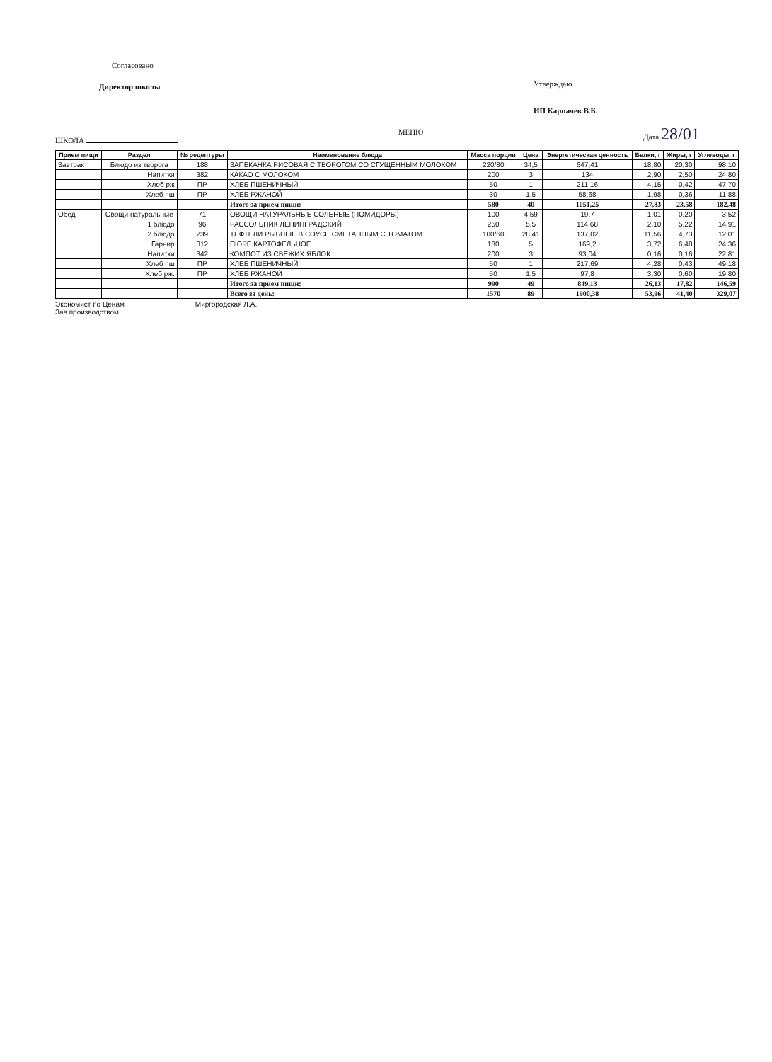Согласовано
Директор школы
Утверждаю
ИП Карпачев В.Б.
ШКОЛА
МЕНЮ
Дата 28/01
| Прием пищи | Раздел | № рецептуры | Наименование блюда | Масса порции | Цена | Энергетическая ценность | Белки, г | Жиры, г | Углеводы, г |
| --- | --- | --- | --- | --- | --- | --- | --- | --- | --- |
| Завтрак | Блюдо из творога | 188 | ЗАПЕКАНКА РИСОВАЯ С ТВОРОГОМ СО СГУЩЕННЫМ МОЛОКОМ | 220/80 | 34,5 | 647,41 | 18,80 | 20,30 | 98,10 |
| | Напитки | 382 | КАКАО С МОЛОКОМ | 200 | 3 | 134 | 2,90 | 2,50 | 24,80 |
| | Хлеб рж | ПР | ХЛЕБ ПШЕНИЧНЫЙ | 50 | 1 | 211,16 | 4,15 | 0,42 | 47,70 |
| | Хлеб пш | ПР | ХЛЕБ РЖАНОЙ | 30 | 1,5 | 58,68 | 1,98 | 0,36 | 11,88 |
| | | | Итого за прием пищи: | 580 | 40 | 1051,25 | 27,83 | 23,58 | 182,48 |
| Обед | Овощи натуральные | 71 | ОВОЩИ НАТУРАЛЬНЫЕ СОЛЕНЫЕ (ПОМИДОРЫ) | 100 | 4,59 | 19,7 | 1,01 | 0,20 | 3,52 |
| | 1 блюдо | 96 | РАССОЛЬНИК ЛЕНИНГРАДСКИЙ | 250 | 5,5 | 114,68 | 2,10 | 5,22 | 14,91 |
| | 2 блюдо | 239 | ТЕФТЕЛИ РЫБНЫЕ В СОУСЕ СМЕТАННЫМ С ТОМАТОМ | 100/60 | 28,41 | 137,02 | 11,56 | 4,73 | 12,01 |
| | Гарнир | 312 | ПЮРЕ КАРТОФЕЛЬНОЕ | 180 | 5 | 169,2 | 3,72 | 6,48 | 24,36 |
| | Напитки | 342 | КОМПОТ ИЗ СВЕЖИХ ЯБЛОК | 200 | 3 | 93,04 | 0,16 | 0,16 | 22,81 |
| | Хлеб пш | ПР | ХЛЕБ ПШЕНИЧНЫЙ | 50 | 1 | 217,69 | 4,28 | 0,43 | 49,18 |
| | Хлеб рж. | ПР | ХЛЕБ РЖАНОЙ | 50 | 1,5 | 97,8 | 3,30 | 0,60 | 19,80 |
| | | | Итого за прием пищи: | 990 | 49 | 849,13 | 26,13 | 17,82 | 146,59 |
| | | | Всего за день: | 1570 | 89 | 1900,38 | 53,96 | 41,40 | 329,07 |
Экономист по Ценам
Зав.производством
Миргородская Л.А.